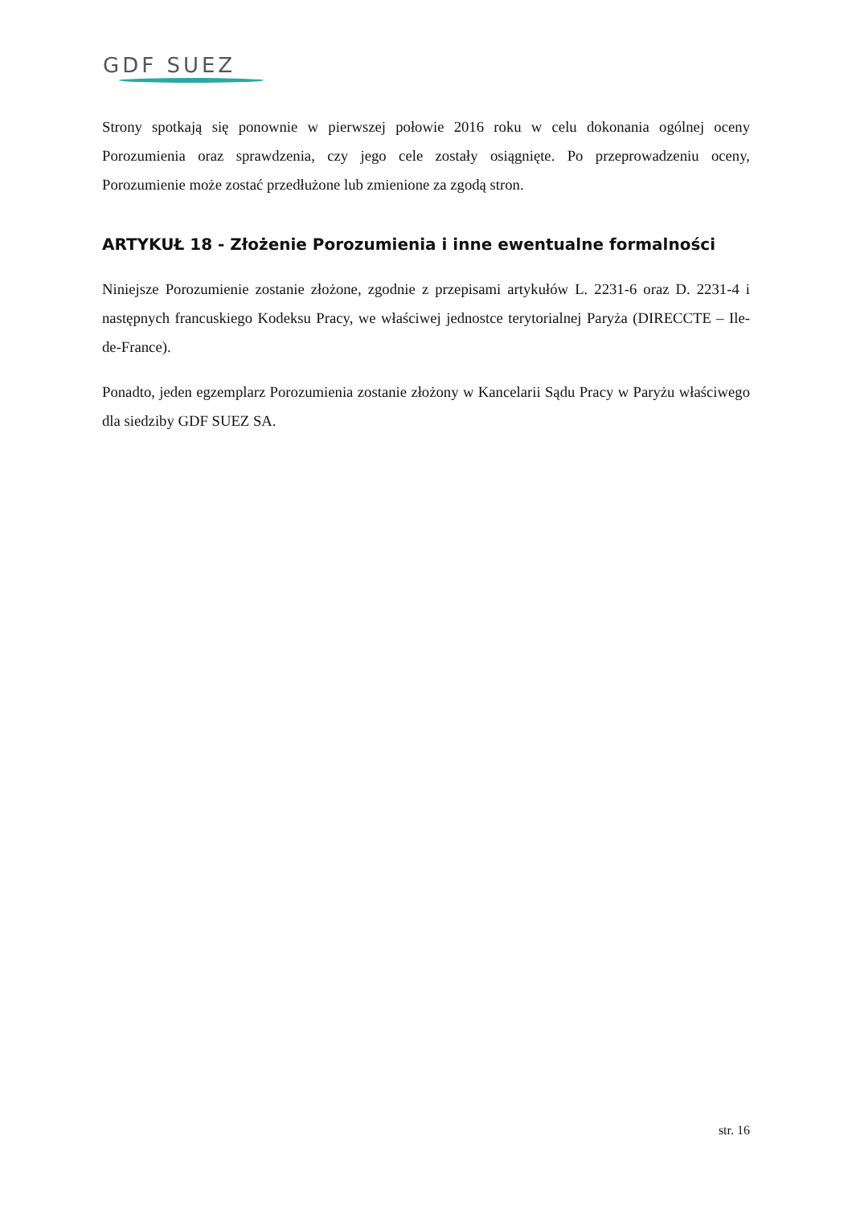GDF SUEZ
Strony spotkają się ponownie w pierwszej połowie 2016 roku w celu dokonania ogólnej oceny Porozumienia oraz sprawdzenia, czy jego cele zostały osiągnięte. Po przeprowadzeniu oceny, Porozumienie może zostać przedłużone lub zmienione za zgodą stron.
ARTYKUŁ 18 - Złożenie Porozumienia i inne ewentualne formalności
Niniejsze Porozumienie zostanie złożone, zgodnie z przepisami artykułów L. 2231-6 oraz D. 2231-4 i następnych francuskiego Kodeksu Pracy, we właściwej jednostce terytorialnej Paryża (DIRECCTE – Ile-de-France).
Ponadto, jeden egzemplarz Porozumienia zostanie złożony w Kancelarii Sądu Pracy w Paryżu właściwego dla siedziby GDF SUEZ SA.
str. 16